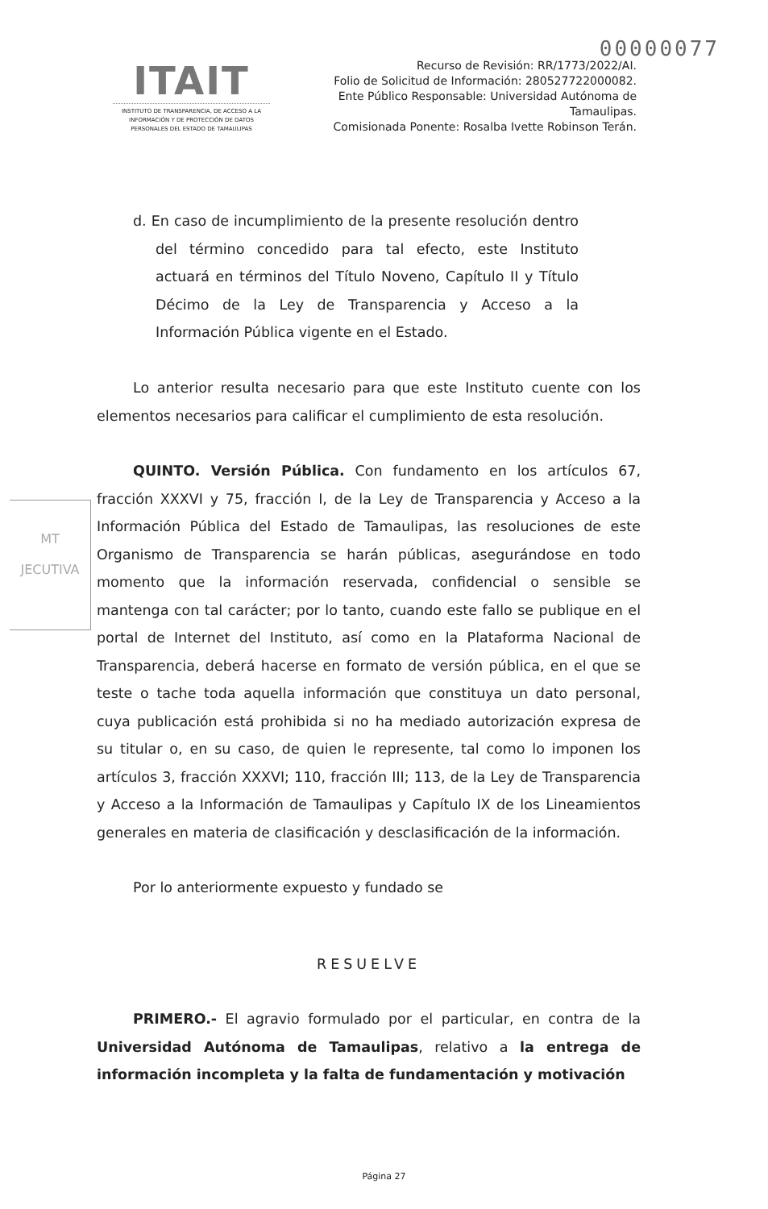00000077
ITAIT
INSTITUTO DE TRANSPARENCIA, DE ACCESO A LA INFORMACIÓN Y DE PROTECCIÓN DE DATOS PERSONALES DEL ESTADO DE TAMAULIPAS
Recurso de Revisión: RR/1773/2022/AI.
Folio de Solicitud de Información: 280527722000082.
Ente Público Responsable: Universidad Autónoma de Tamaulipas.
Comisionada Ponente: Rosalba Ivette Robinson Terán.
MT
JECUTIVA
d. En caso de incumplimiento de la presente resolución dentro del término concedido para tal efecto, este Instituto actuará en términos del Título Noveno, Capítulo II y Título Décimo de la Ley de Transparencia y Acceso a la Información Pública vigente en el Estado.
Lo anterior resulta necesario para que este Instituto cuente con los elementos necesarios para calificar el cumplimiento de esta resolución.
QUINTO. Versión Pública. Con fundamento en los artículos 67, fracción XXXVI y 75, fracción I, de la Ley de Transparencia y Acceso a la Información Pública del Estado de Tamaulipas, las resoluciones de este Organismo de Transparencia se harán públicas, asegurándose en todo momento que la información reservada, confidencial o sensible se mantenga con tal carácter; por lo tanto, cuando este fallo se publique en el portal de Internet del Instituto, así como en la Plataforma Nacional de Transparencia, deberá hacerse en formato de versión pública, en el que se teste o tache toda aquella información que constituya un dato personal, cuya publicación está prohibida si no ha mediado autorización expresa de su titular o, en su caso, de quien le represente, tal como lo imponen los artículos 3, fracción XXXVI; 110, fracción III; 113, de la Ley de Transparencia y Acceso a la Información de Tamaulipas y Capítulo IX de los Lineamientos generales en materia de clasificación y desclasificación de la información.
Por lo anteriormente expuesto y fundado se
RESUELVE
PRIMERO.- El agravio formulado por el particular, en contra de la Universidad Autónoma de Tamaulipas, relativo a la entrega de información incompleta y la falta de fundamentación y motivación
Página 27